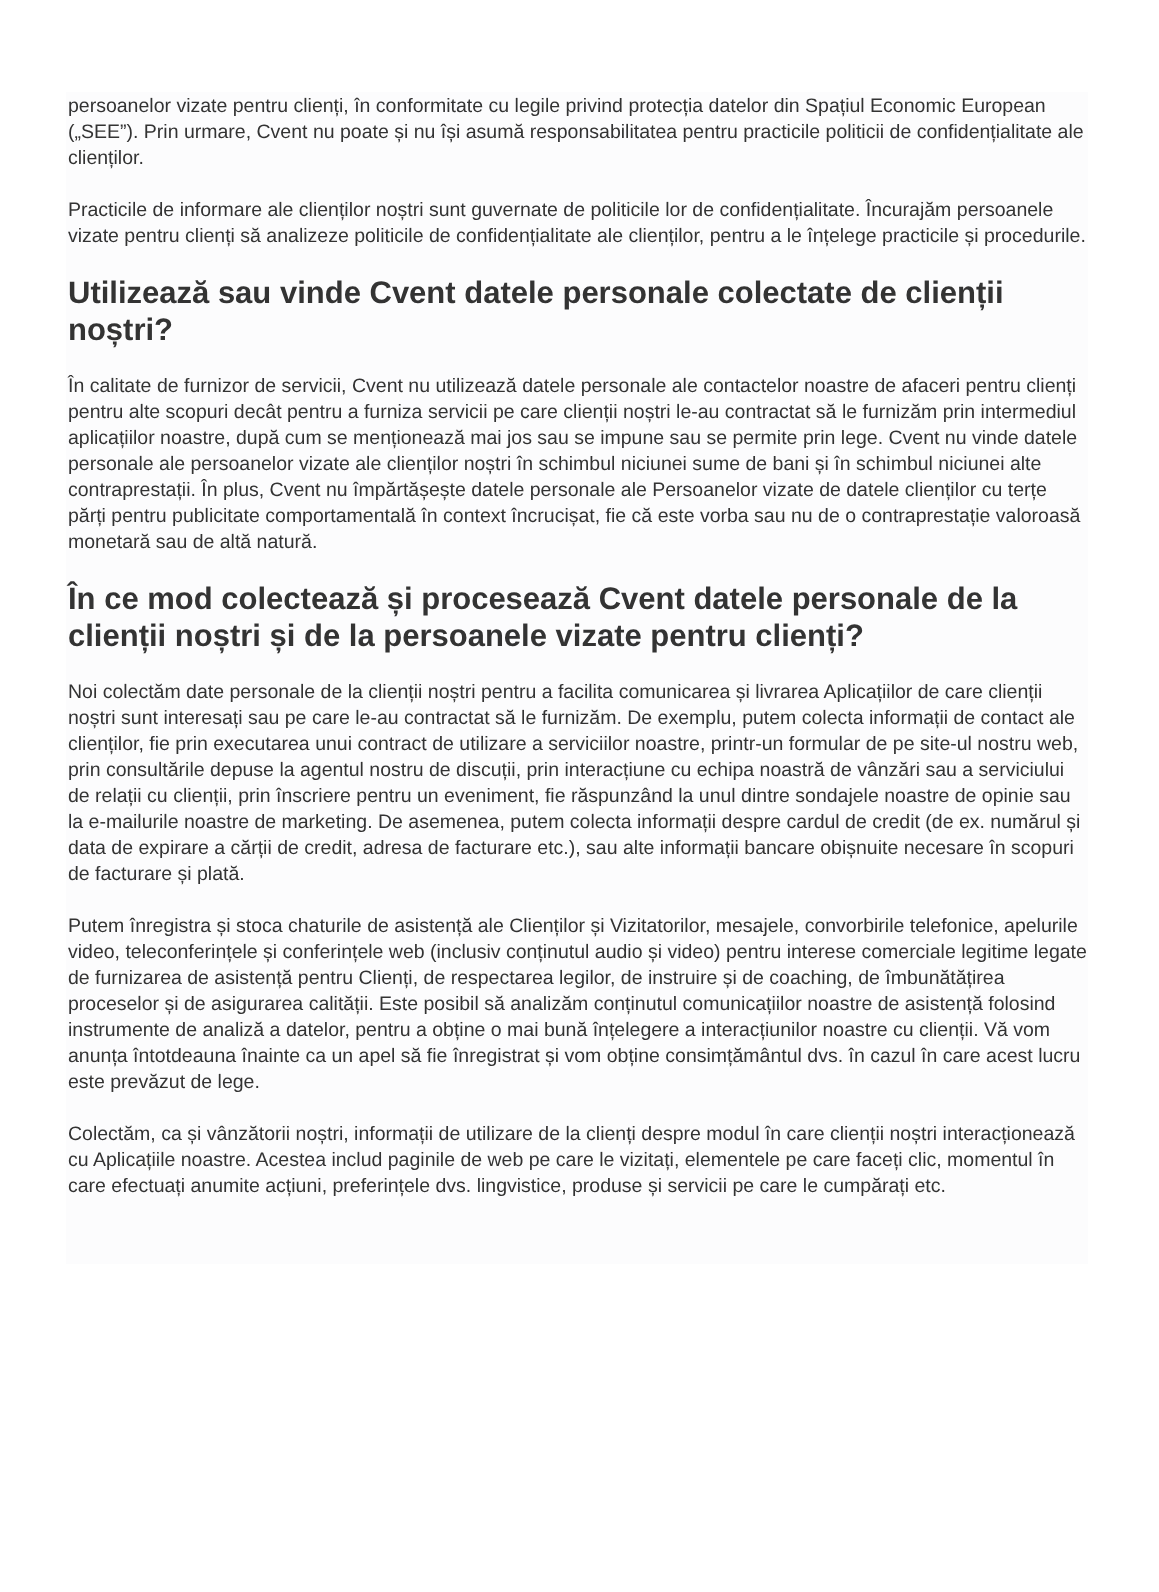persoanelor vizate pentru clienți, în conformitate cu legile privind protecția datelor din Spațiul Economic European („SEE”). Prin urmare, Cvent nu poate și nu își asumă responsabilitatea pentru practicile politicii de confidențialitate ale clienților.
Practicile de informare ale clienților noștri sunt guvernate de politicile lor de confidențialitate. Încurajăm persoanele vizate pentru clienți să analizeze politicile de confidențialitate ale clienților, pentru a le înțelege practicile și procedurile.
Utilizează sau vinde Cvent datele personale colectate de clienții noștri?
În calitate de furnizor de servicii, Cvent nu utilizează datele personale ale contactelor noastre de afaceri pentru clienți pentru alte scopuri decât pentru a furniza servicii pe care clienții noștri le-au contractat să le furnizăm prin intermediul aplicațiilor noastre, după cum se menționează mai jos sau se impune sau se permite prin lege. Cvent nu vinde datele personale ale persoanelor vizate ale clienților noștri în schimbul niciunei sume de bani și în schimbul niciunei alte contraprestații. În plus, Cvent nu împărtășește datele personale ale Persoanelor vizate de datele clienților cu terțe părți pentru publicitate comportamentală în context încrucișat, fie că este vorba sau nu de o contraprestație valoroasă monetară sau de altă natură.
În ce mod colectează și procesează Cvent datele personale de la clienții noștri și de la persoanele vizate pentru clienți?
Noi colectăm date personale de la clienții noștri pentru a facilita comunicarea și livrarea Aplicațiilor de care clienții noștri sunt interesați sau pe care le-au contractat să le furnizăm. De exemplu, putem colecta informații de contact ale clienților, fie prin executarea unui contract de utilizare a serviciilor noastre, printr-un formular de pe site-ul nostru web, prin consultările depuse la agentul nostru de discuții, prin interacțiune cu echipa noastră de vânzări sau a serviciului de relații cu clienții, prin înscriere pentru un eveniment, fie răspunzând la unul dintre sondajele noastre de opinie sau la e-mailurile noastre de marketing. De asemenea, putem colecta informații despre cardul de credit (de ex. numărul și data de expirare a cărții de credit, adresa de facturare etc.), sau alte informații bancare obișnuite necesare în scopuri de facturare și plată.
Putem înregistra și stoca chaturile de asistență ale Clienților și Vizitatorilor, mesajele, convorbirile telefonice, apelurile video, teleconferințele și conferințele web (inclusiv conținutul audio și video) pentru interese comerciale legitime legate de furnizarea de asistență pentru Clienți, de respectarea legilor, de instruire și de coaching, de îmbunătățirea proceselor și de asigurarea calității. Este posibil să analizăm conținutul comunicațiilor noastre de asistență folosind instrumente de analiză a datelor, pentru a obține o mai bună înțelegere a interacțiunilor noastre cu clienții. Vă vom anunța întotdeauna înainte ca un apel să fie înregistrat și vom obține consimțământul dvs. în cazul în care acest lucru este prevăzut de lege.
Colectăm, ca și vânzătorii noștri, informații de utilizare de la clienți despre modul în care clienții noștri interacționează cu Aplicațiile noastre. Acestea includ paginile de web pe care le vizitați, elementele pe care faceți clic, momentul în care efectuați anumite acțiuni, preferințele dvs. lingvistice, produse și servicii pe care le cumpărați etc.